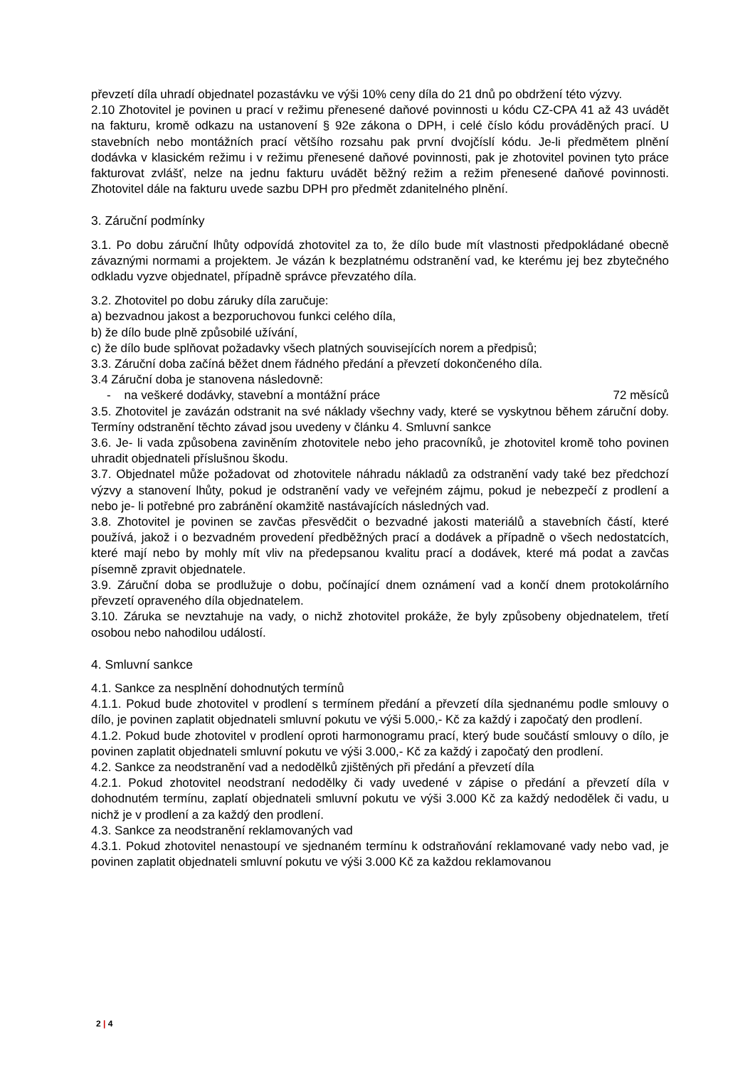převzetí díla uhradí objednatel pozastávku ve výši 10% ceny díla do 21 dnů po obdržení této výzvy.
2.10 Zhotovitel je povinen u prací v režimu přenesené daňové povinnosti u kódu CZ-CPA 41 až 43 uvádět na fakturu, kromě odkazu na ustanovení § 92e zákona o DPH, i celé číslo kódu prováděných prací. U stavebních nebo montážních prací většího rozsahu pak první dvojčíslí kódu. Je-li předmětem plnění dodávka v klasickém režimu i v režimu přenesené daňové povinnosti, pak je zhotovitel povinen tyto práce fakturovat zvlášť, nelze na jednu fakturu uvádět běžný režim a režim přenesené daňové povinnosti. Zhotovitel dále na fakturu uvede sazbu DPH pro předmět zdanitelného plnění.
3. Záruční podmínky
3.1. Po dobu záruční lhůty odpovídá zhotovitel za to, že dílo bude mít vlastnosti předpokládané obecně závaznými normami a projektem. Je vázán k bezplatnému odstranění vad, ke kterému jej bez zbytečného odkladu vyzve objednatel, případně správce převzatého díla.
3.2. Zhotovitel po dobu záruky díla zaručuje:
a) bezvadnou jakost a bezporuchovou funkci celého díla,
b) že dílo bude plně způsobilé užívání,
c) že dílo bude splňovat požadavky všech platných souvisejících norem a předpisů;
3.3. Záruční doba začíná běžet dnem řádného předání a převzetí dokončeného díla.
3.4 Záruční doba je stanovena následovně:
- na veškeré dodávky, stavební a montážní práce 72 měsíců
3.5. Zhotovitel je zavázán odstranit na své náklady všechny vady, které se vyskytnou během záruční doby. Termíny odstranění těchto závad jsou uvedeny v článku 4. Smluvní sankce
3.6. Je- li vada způsobena zaviněním zhotovitele nebo jeho pracovníků, je zhotovitel kromě toho povinen uhradit objednateli příslušnou škodu.
3.7. Objednatel může požadovat od zhotovitele náhradu nákladů za odstranění vady také bez předchozí výzvy a stanovení lhůty, pokud je odstranění vady ve veřejném zájmu, pokud je nebezpečí z prodlení a nebo je- li potřebné pro zabránění okamžitě nastávajících následných vad.
3.8. Zhotovitel je povinen se zavčas přesvědčit o bezvadné jakosti materiálů a stavebních částí, které používá, jakož i o bezvadném provedení předběžných prací a dodávek a případně o všech nedostatcích, které mají nebo by mohly mít vliv na předepsanou kvalitu prací a dodávek, které má podat a zavčas písemně zpravit objednatele.
3.9. Záruční doba se prodlužuje o dobu, počínající dnem oznámení vad a končí dnem protokolárního převzetí opraveného díla objednatelem.
3.10. Záruka se nevztahuje na vady, o nichž zhotovitel prokáže, že byly způsobeny objednatelem, třetí osobou nebo nahodilou událostí.
4. Smluvní sankce
4.1. Sankce za nesplnění dohodnutých termínů
4.1.1. Pokud bude zhotovitel v prodlení s termínem předání a převzetí díla sjednanému podle smlouvy o dílo, je povinen zaplatit objednateli smluvní pokutu ve výši 5.000,- Kč za každý i započatý den prodlení.
4.1.2. Pokud bude zhotovitel v prodlení oproti harmonogramu prací, který bude součástí smlouvy o dílo, je povinen zaplatit objednateli smluvní pokutu ve výši 3.000,- Kč za každý i započatý den prodlení.
4.2. Sankce za neodstranění vad a nedodělků zjištěných při předání a převzetí díla
4.2.1. Pokud zhotovitel neodstraní nedodělky či vady uvedené v zápise o předání a převzetí díla v dohodnutém termínu, zaplatí objednateli smluvní pokutu ve výši 3.000 Kč za každý nedodělek či vadu, u nichž je v prodlení a za každý den prodlení.
4.3. Sankce za neodstranění reklamovaných vad
4.3.1. Pokud zhotovitel nenastoupí ve sjednaném termínu k odstraňování reklamované vady nebo vad, je povinen zaplatit objednateli smluvní pokutu ve výši 3.000 Kč za každou reklamovanou
2 | 4